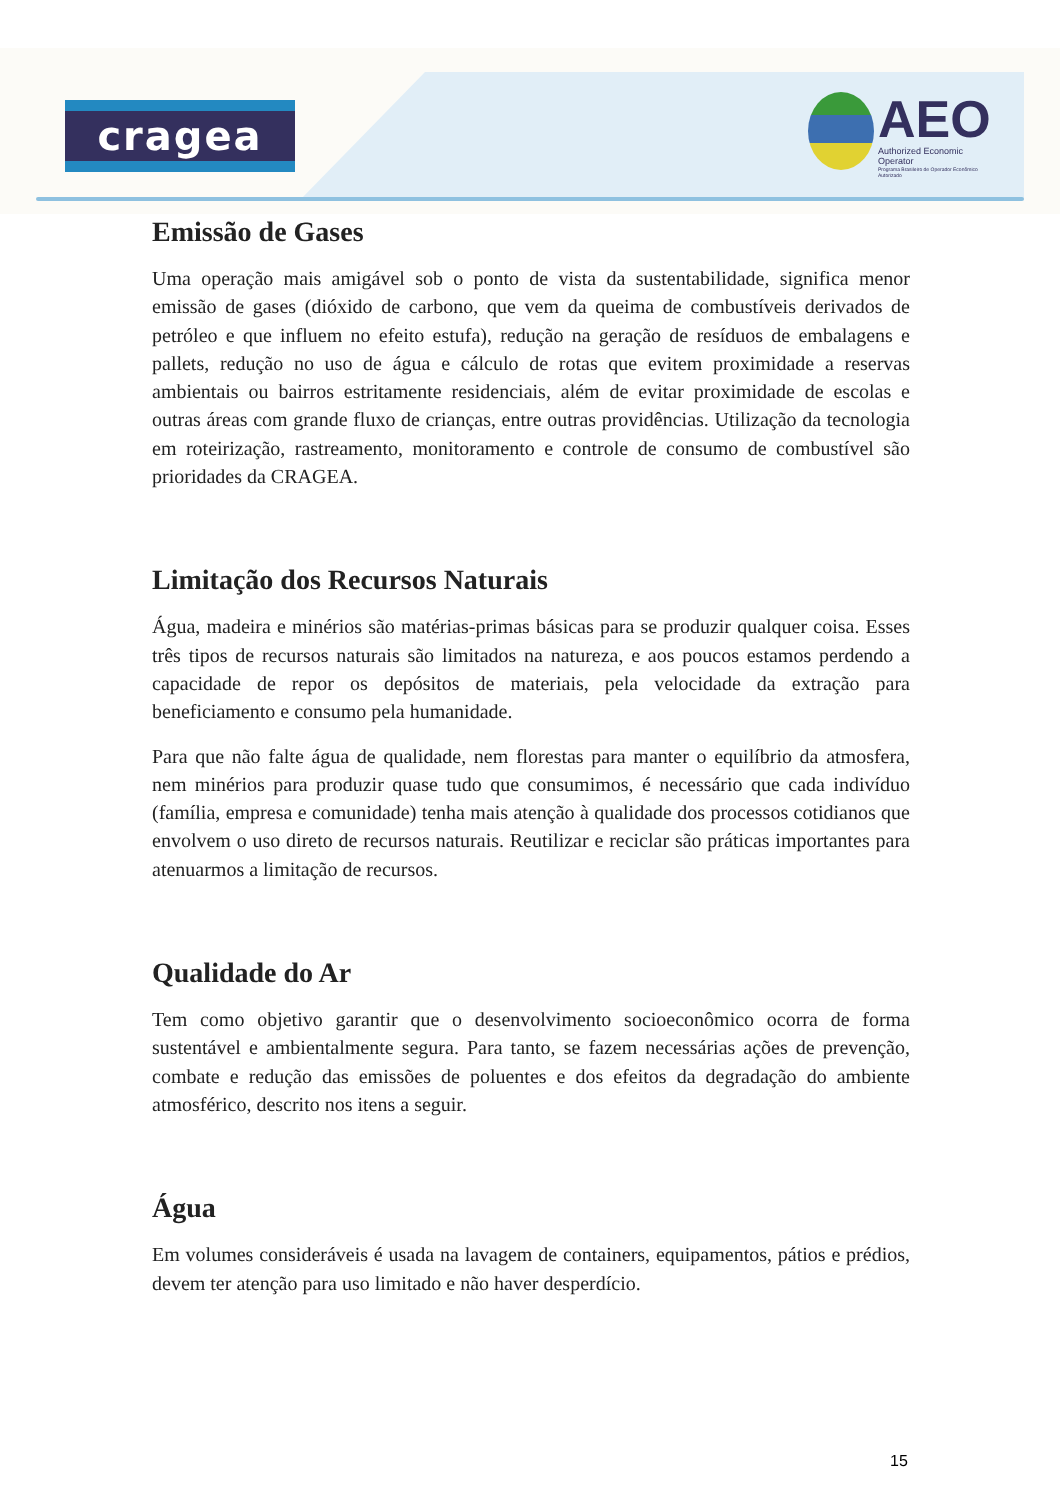cragea
AEO
Authorized Economic Operator
Programa Brasileiro de Operador Econômico Autorizado
Emissão de Gases
Uma operação mais amigável sob o ponto de vista da sustentabilidade, significa menor emissão de gases (dióxido de carbono, que vem da queima de combustíveis derivados de petróleo e que influem no efeito estufa), redução na geração de resíduos de embalagens e pallets, redução no uso de água e cálculo de rotas que evitem proximidade a reservas ambientais ou bairros estritamente residenciais, além de evitar proximidade de escolas e outras áreas com grande fluxo de crianças, entre outras providências. Utilização da tecnologia em roteirização, rastreamento, monitoramento e controle de consumo de combustível são prioridades da CRAGEA.
Limitação dos Recursos Naturais
Água, madeira e minérios são matérias-primas básicas para se produzir qualquer coisa. Esses três tipos de recursos naturais são limitados na natureza, e aos poucos estamos perdendo a capacidade de repor os depósitos de materiais, pela velocidade da extração para beneficiamento e consumo pela humanidade.
Para que não falte água de qualidade, nem florestas para manter o equilíbrio da atmosfera, nem minérios para produzir quase tudo que consumimos, é necessário que cada indivíduo (família, empresa e comunidade) tenha mais atenção à qualidade dos processos cotidianos que envolvem o uso direto de recursos naturais. Reutilizar e reciclar são práticas importantes para atenuarmos a limitação de recursos.
Qualidade do Ar
Tem como objetivo garantir que o desenvolvimento socioeconômico ocorra de forma sustentável e ambientalmente segura. Para tanto, se fazem necessárias ações de prevenção, combate e redução das emissões de poluentes e dos efeitos da degradação do ambiente atmosférico, descrito nos itens a seguir.
Água
Em volumes consideráveis é usada na lavagem de containers, equipamentos, pátios e prédios, devem ter atenção para uso limitado e não haver desperdício.
15